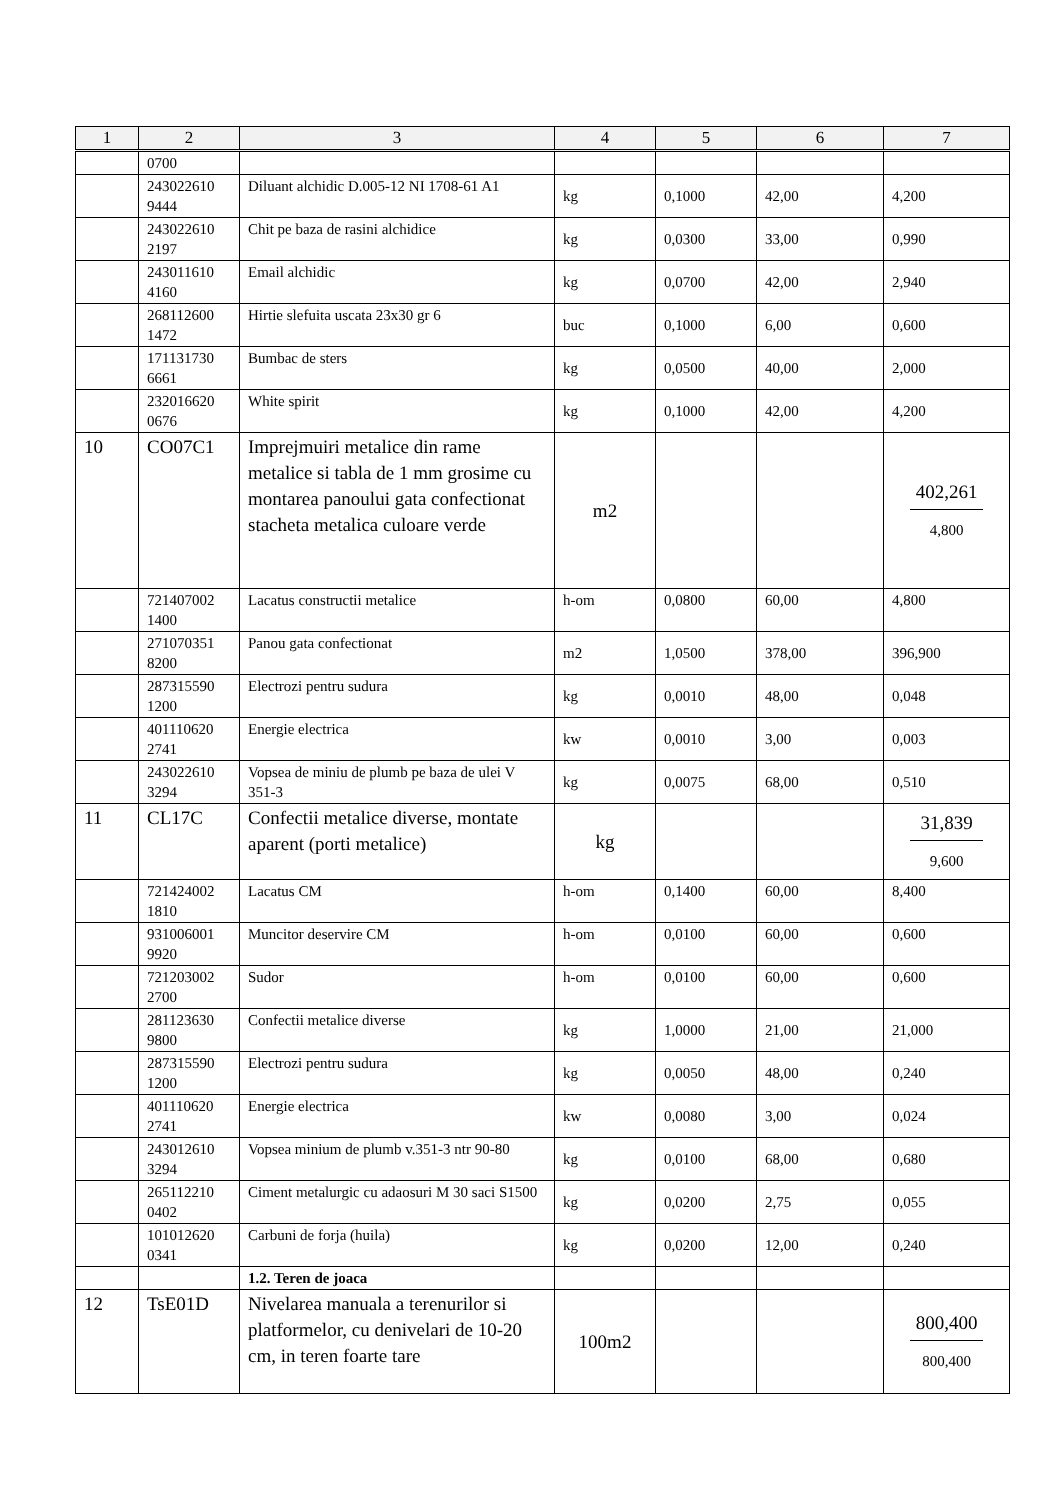| 1 | 2 | 3 | 4 | 5 | 6 | 7 |
| --- | --- | --- | --- | --- | --- | --- |
| | 0700 | | | | | |
| | 243022610 9444 | Diluant alchidic D.005-12 NI 1708-61 A1 | kg | 0,1000 | 42,00 | 4,200 |
| | 243022610 2197 | Chit pe baza de rasini alchidice | kg | 0,0300 | 33,00 | 0,990 |
| | 243011610 4160 | Email alchidic | kg | 0,0700 | 42,00 | 2,940 |
| | 268112600 1472 | Hirtie slefuita uscata 23x30 gr 6 | buc | 0,1000 | 6,00 | 0,600 |
| | 171131730 6661 | Bumbac de sters | kg | 0,0500 | 40,00 | 2,000 |
| | 232016620 0676 | White spirit | kg | 0,1000 | 42,00 | 4,200 |
| 10 | CO07C1 | Imprejmuiri metalice din rame metalice si tabla de 1 mm grosime cu montarea panoului gata confectionat stacheta metalica culoare verde | m2 | | | 402,261 4,800 |
| | 721407002 1400 | Lacatus constructii metalice | h-om | 0,0800 | 60,00 | 4,800 |
| | 271070351 8200 | Panou gata confectionat | m2 | 1,0500 | 378,00 | 396,900 |
| | 287315590 1200 | Electrozi pentru sudura | kg | 0,0010 | 48,00 | 0,048 |
| | 401110620 2741 | Energie electrica | kw | 0,0010 | 3,00 | 0,003 |
| | 243022610 3294 | Vopsea de miniu de plumb pe baza de ulei V 351-3 | kg | 0,0075 | 68,00 | 0,510 |
| 11 | CL17C | Confectii metalice diverse, montate aparent (porti metalice) | kg | | | 31,839 9,600 |
| | 721424002 1810 | Lacatus CM | h-om | 0,1400 | 60,00 | 8,400 |
| | 931006001 9920 | Muncitor deservire CM | h-om | 0,0100 | 60,00 | 0,600 |
| | 721203002 2700 | Sudor | h-om | 0,0100 | 60,00 | 0,600 |
| | 281123630 9800 | Confectii metalice diverse | kg | 1,0000 | 21,00 | 21,000 |
| | 287315590 1200 | Electrozi pentru sudura | kg | 0,0050 | 48,00 | 0,240 |
| | 401110620 2741 | Energie electrica | kw | 0,0080 | 3,00 | 0,024 |
| | 243012610 3294 | Vopsea minium de plumb v.351-3 ntr 90-80 | kg | 0,0100 | 68,00 | 0,680 |
| | 265112210 0402 | Ciment metalurgic cu adaosuri M 30 saci S1500 | kg | 0,0200 | 2,75 | 0,055 |
| | 101012620 0341 | Carbuni de forja (huila) | kg | 0,0200 | 12,00 | 0,240 |
| | | 1.2. Teren de joaca | | | | |
| 12 | TsE01D | Nivelarea manuala a terenurilor si platformelor, cu denivelari de 10-20 cm, in teren foarte tare | 100m2 | | | 800,400 800,400 |